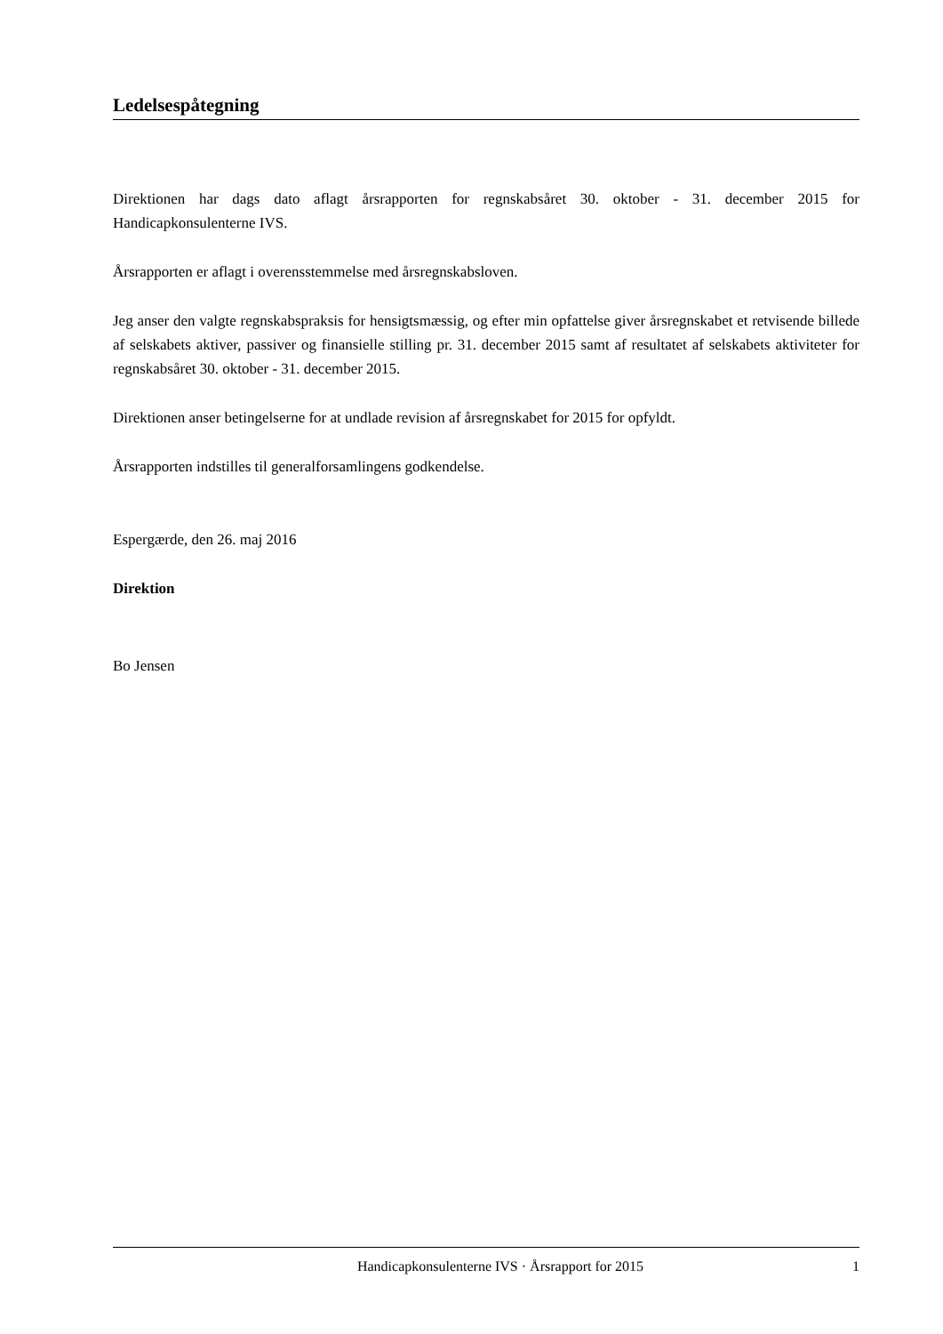Ledelsespåtegning
Direktionen har dags dato aflagt årsrapporten for regnskabsåret 30. oktober - 31. december 2015 for Handicapkonsulenterne IVS.
Årsrapporten er aflagt i overensstemmelse med årsregnskabsloven.
Jeg anser den valgte regnskabspraksis for hensigtsmæssig, og efter min opfattelse giver årsregnskabet et retvisende billede af selskabets aktiver, passiver og finansielle stilling pr. 31. december 2015 samt af resultatet af selskabets aktiviteter for regnskabsåret 30. oktober - 31. december 2015.
Direktionen anser betingelserne for at undlade revision af årsregnskabet for 2015 for opfyldt.
Årsrapporten indstilles til generalforsamlingens godkendelse.
Espergærde, den 26. maj 2016
Direktion
Bo Jensen
Handicapkonsulenterne IVS · Årsrapport for 2015 1